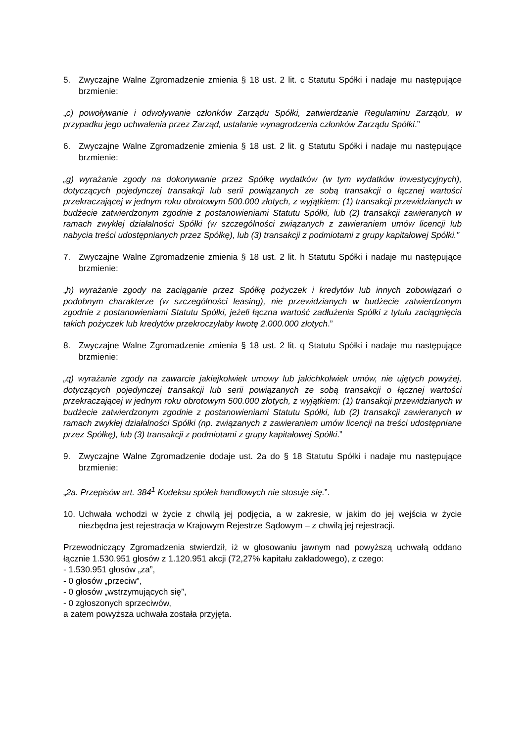5. Zwyczajne Walne Zgromadzenie zmienia § 18 ust. 2 lit. c Statutu Spółki i nadaje mu następujące brzmienie:
„c) powoływanie i odwoływanie członków Zarządu Spółki, zatwierdzanie Regulaminu Zarządu, w przypadku jego uchwalenia przez Zarząd, ustalanie wynagrodzenia członków Zarządu Spółki.”
6. Zwyczajne Walne Zgromadzenie zmienia § 18 ust. 2 lit. g Statutu Spółki i nadaje mu następujące brzmienie:
„g) wyrażanie zgody na dokonywanie przez Spółkę wydatków (w tym wydatków inwestycyjnych), dotyczących pojedynczej transakcji lub serii powiązanych ze sobą transakcji o łącznej wartości przekraczającej w jednym roku obrotowym 500.000 złotych, z wyjątkiem: (1) transakcji przewidzianych w budżecie zatwierdzonym zgodnie z postanowieniami Statutu Spółki, lub (2) transakcji zawieranych w ramach zwykłej działalności Spółki (w szczególności związanych z zawieraniem umów licencji lub nabycia treści udostępnianych przez Spółkę), lub (3) transakcji z podmiotami z grupy kapitałowej Spółki.”
7. Zwyczajne Walne Zgromadzenie zmienia § 18 ust. 2 lit. h Statutu Spółki i nadaje mu następujące brzmienie:
„h) wyrażanie zgody na zaciąganie przez Spółkę pożyczek i kredytów lub innych zobowiązań o podobnym charakterze (w szczególności leasing), nie przewidzianych w budżecie zatwierdzonym zgodnie z postanowieniami Statutu Spółki, jeżeli łączna wartość zadłużenia Spółki z tytułu zaciągnięcia takich pożyczek lub kredytów przekroczyłaby kwotę 2.000.000 złotych.”
8. Zwyczajne Walne Zgromadzenie zmienia § 18 ust. 2 lit. q Statutu Spółki i nadaje mu następujące brzmienie:
„q) wyrażanie zgody na zawarcie jakiejkolwiek umowy lub jakichkolwiek umów, nie ujętych powyżej, dotyczących pojedynczej transakcji lub serii powiązanych ze sobą transakcji o łącznej wartości przekraczającej w jednym roku obrotowym 500.000 złotych, z wyjątkiem: (1) transakcji przewidzianych w budżecie zatwierdzonym zgodnie z postanowieniami Statutu Spółki, lub (2) transakcji zawieranych w ramach zwykłej działalności Spółki (np. związanych z zawieraniem umów licencji na treści udostępniane przez Spółkę), lub (3) transakcji z podmiotami z grupy kapitałowej Spółki.”
9. Zwyczajne Walne Zgromadzenie dodaje ust. 2a do § 18 Statutu Spółki i nadaje mu następujące brzmienie:
„2a. Przepisów art. 384<sup>1</sup> Kodeksu spółek handlowych nie stosuje się.”.
10. Uchwała wchodzi w życie z chwilą jej podjęcia, a w zakresie, w jakim do jej wejścia w życie niezbędna jest rejestracja w Krajowym Rejestrze Sądowym – z chwilą jej rejestracji.
Przewodniczący Zgromadzenia stwierdził, iż w głosowaniu jawnym nad powyższą uchwałą oddano łącznie 1.530.951 głosów z 1.120.951 akcji (72,27% kapitału zakładowego), z czego:
- 1.530.951 głosów „za”,
- 0 głosów „przeciw”,
- 0 głosów „wstrzymujących się”,
- 0 zgłoszonych sprzeciwów,
a zatem powyższa uchwała została przyjęta.